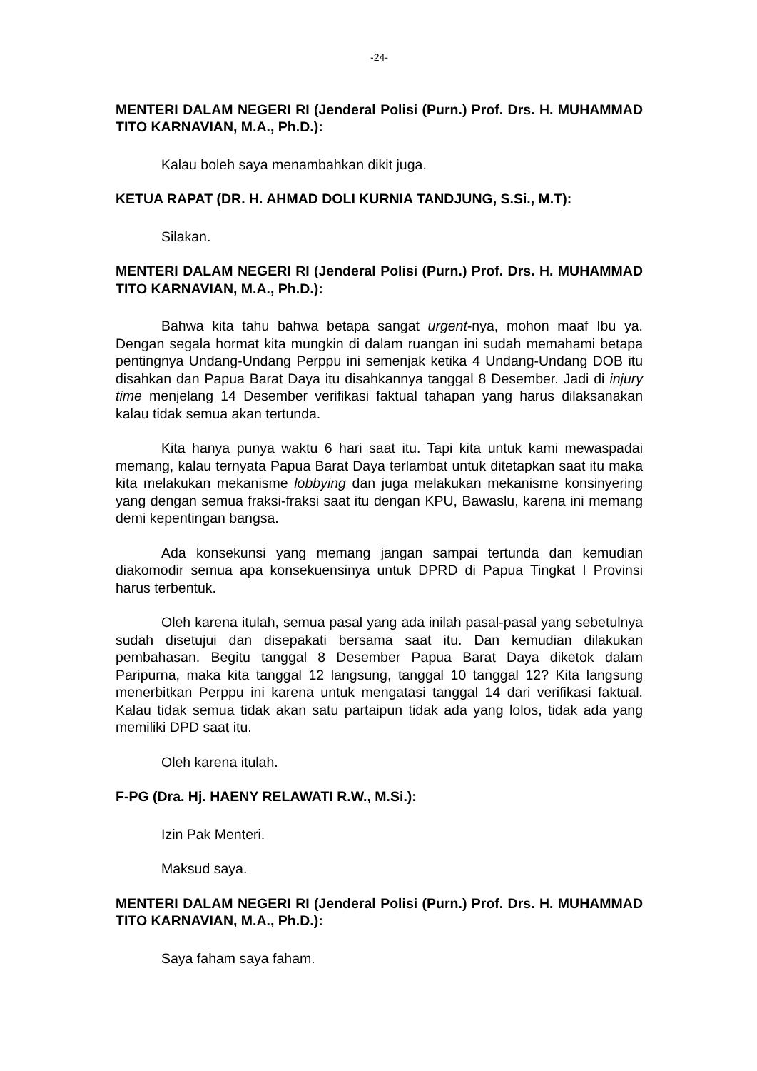-24-
MENTERI DALAM NEGERI RI (Jenderal Polisi (Purn.) Prof. Drs. H. MUHAMMAD TITO KARNAVIAN, M.A., Ph.D.):
Kalau boleh saya menambahkan dikit juga.
KETUA RAPAT (DR. H. AHMAD DOLI KURNIA TANDJUNG, S.Si., M.T):
Silakan.
MENTERI DALAM NEGERI RI (Jenderal Polisi (Purn.) Prof. Drs. H. MUHAMMAD TITO KARNAVIAN, M.A., Ph.D.):
Bahwa kita tahu bahwa betapa sangat urgent-nya, mohon maaf Ibu ya. Dengan segala hormat kita mungkin di dalam ruangan ini sudah memahami betapa pentingnya Undang-Undang Perppu ini semenjak ketika 4 Undang-Undang DOB itu disahkan dan Papua Barat Daya itu disahkannya tanggal 8 Desember. Jadi di injury time menjelang 14 Desember verifikasi faktual tahapan yang harus dilaksanakan kalau tidak semua akan tertunda.
Kita hanya punya waktu 6 hari saat itu. Tapi kita untuk kami mewaspadai memang, kalau ternyata Papua Barat Daya terlambat untuk ditetapkan saat itu maka kita melakukan mekanisme lobbying dan juga melakukan mekanisme konsinyering yang dengan semua fraksi-fraksi saat itu dengan KPU, Bawaslu, karena ini memang demi kepentingan bangsa.
Ada konsekunsi yang memang jangan sampai tertunda dan kemudian diakomodir semua apa konsekuensinya untuk DPRD di Papua Tingkat I Provinsi harus terbentuk.
Oleh karena itulah, semua pasal yang ada inilah pasal-pasal yang sebetulnya sudah disetujui dan disepakati bersama saat itu. Dan kemudian dilakukan pembahasan. Begitu tanggal 8 Desember Papua Barat Daya diketok dalam Paripurna, maka kita tanggal 12 langsung, tanggal 10 tanggal 12? Kita langsung menerbitkan Perppu ini karena untuk mengatasi tanggal 14 dari verifikasi faktual. Kalau tidak semua tidak akan satu partaipun tidak ada yang lolos, tidak ada yang memiliki DPD saat itu.
Oleh karena itulah.
F-PG (Dra. Hj. HAENY RELAWATI R.W., M.Si.):
Izin Pak Menteri.
Maksud saya.
MENTERI DALAM NEGERI RI (Jenderal Polisi (Purn.) Prof. Drs. H. MUHAMMAD TITO KARNAVIAN, M.A., Ph.D.):
Saya faham saya faham.